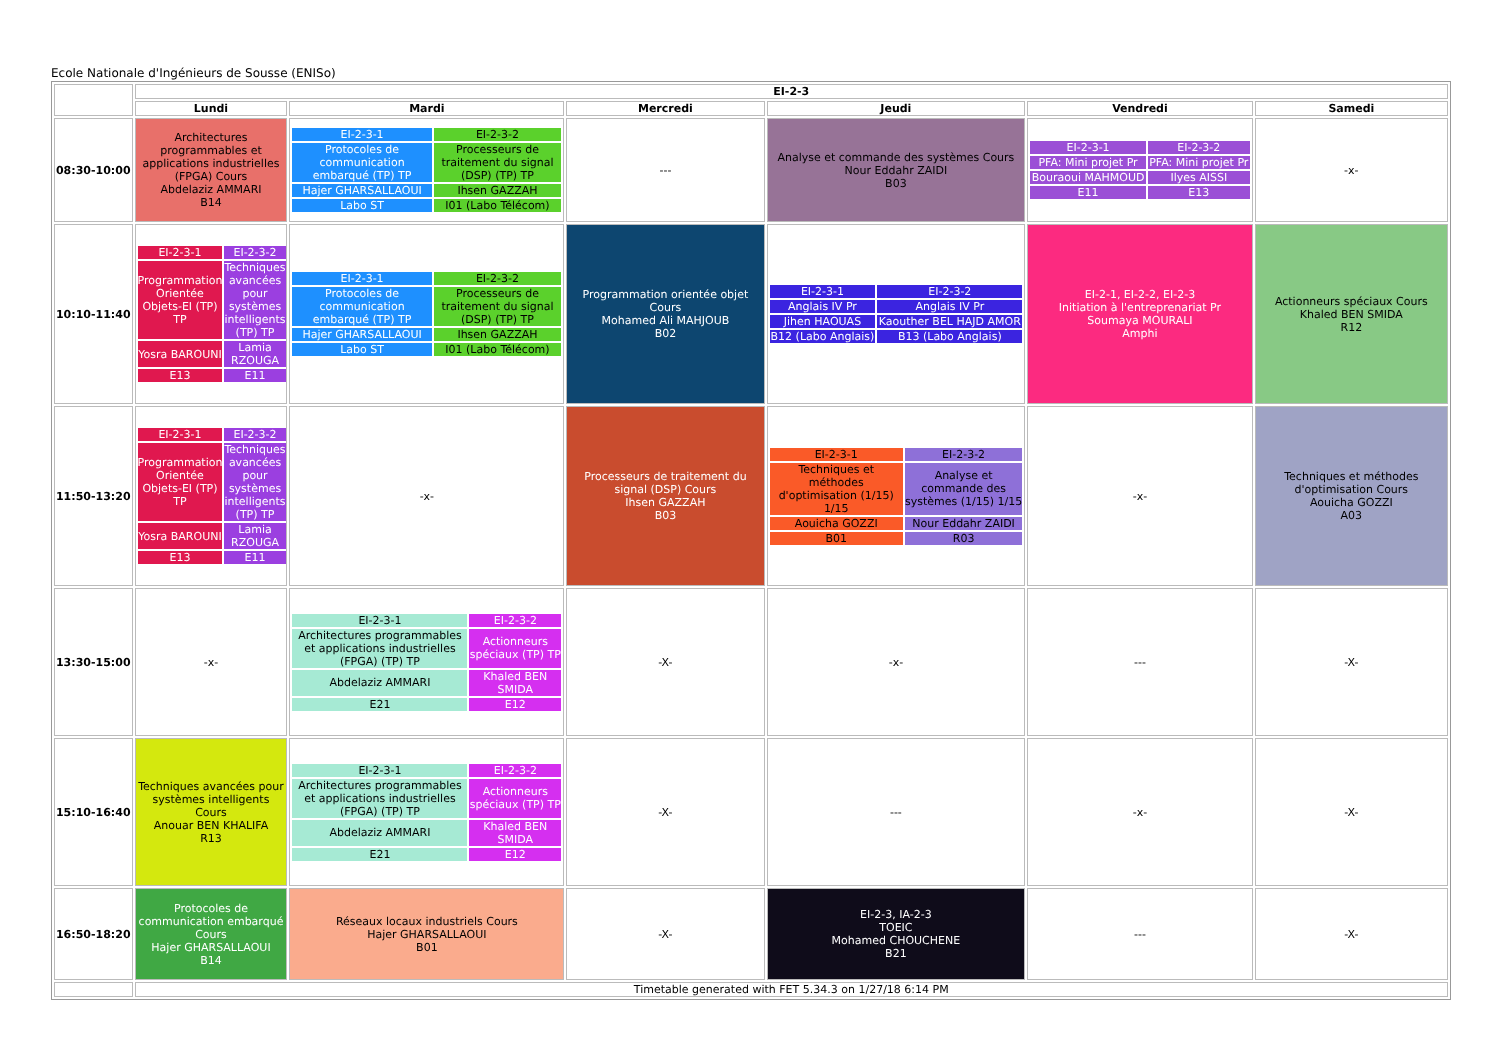Ecole Nationale d'Ingénieurs de Sousse (ENISo)
| | EI-2-3 | | | | | |
| | Lundi | Mardi | Mercredi | Jeudi | Vendredi | Samedi |
| 08:30-10:00 | Architectures programmables et applications industrielles (FPGA) Cours Abdelaziz AMMARI B14 | / EI-2-3-1 / EI-2-3-2 / / Protocoles de communication embarqué (TP) TP / Processeurs de traitement du signal (DSP) (TP) TP / / Hajer GHARSALLAOUI / Ihsen GAZZAH / / Labo ST / I01 (Labo Télécom) / | --- | Analyse et commande des systèmes Cours Nour Eddahr ZAIDI B03 | / EI-2-3-1 / EI-2-3-2 / / PFA: Mini projet Pr / PFA: Mini projet Pr / / Bouraoui MAHMOUD / Ilyes AISSI / / E11 / E13 / | -x- |
| 10:10-11:40 | / EI-2-3-1 / EI-2-3-2 / / Programmation Orientée Objets-EI (TP) TP / Techniques avancées pour systèmes intelligents (TP) TP / / Yosra BAROUNI / Lamia RZOUGA / / E13 / E11 / | / EI-2-3-1 / EI-2-3-2 / / Protocoles de communication embarqué (TP) TP / Processeurs de traitement du signal (DSP) (TP) TP / / Hajer GHARSALLAOUI / Ihsen GAZZAH / / Labo ST / I01 (Labo Télécom) / | Programmation orientée objet Cours Mohamed Ali MAHJOUB B02 | / EI-2-3-1 / EI-2-3-2 / / Anglais IV Pr / Anglais IV Pr / / Jihen HAOUAS / Kaouther BEL HAJD AMOR / / B12 (Labo Anglais) / B13 (Labo Anglais) / | EI-2-1, EI-2-2, EI-2-3 Initiation à l'entreprenariat Pr Soumaya MOURALI Amphi | Actionneurs spéciaux Cours Khaled BEN SMIDA R12 |
| 11:50-13:20 | / EI-2-3-1 / EI-2-3-2 / / Programmation Orientée Objets-EI (TP) TP / Techniques avancées pour systèmes intelligents (TP) TP / / Yosra BAROUNI / Lamia RZOUGA / / E13 / E11 / | -x- | Processeurs de traitement du signal (DSP) Cours Ihsen GAZZAH B03 | / EI-2-3-1 / EI-2-3-2 / / Techniques et méthodes d'optimisation (1/15) 1/15 / Analyse et commande des systèmes (1/15) 1/15 / / Aouicha GOZZI / Nour Eddahr ZAIDI / / B01 / R03 / | -x- | Techniques et méthodes d'optimisation Cours Aouicha GOZZI A03 |
| 13:30-15:00 | -x- | / EI-2-3-1 / EI-2-3-2 / / Architectures programmables et applications industrielles (FPGA) (TP) TP / Actionneurs spéciaux (TP) TP / / Abdelaziz AMMARI / Khaled BEN SMIDA / / E21 / E12 / | -X- | -x- | --- | -X- |
| 15:10-16:40 | Techniques avancées pour systèmes intelligents Cours Anouar BEN KHALIFA R13 | / EI-2-3-1 / EI-2-3-2 / / Architectures programmables et applications industrielles (FPGA) (TP) TP / Actionneurs spéciaux (TP) TP / / Abdelaziz AMMARI / Khaled BEN SMIDA / / E21 / E12 / | -X- | --- | -x- | -X- |
| 16:50-18:20 | Protocoles de communication embarqué Cours Hajer GHARSALLAOUI B14 | Réseaux locaux industriels Cours Hajer GHARSALLAOUI B01 | -X- | EI-2-3, IA-2-3 TOEIC Mohamed CHOUCHENE B21 | --- | -X- |
| | Timetable generated with FET 5.34.3 on 1/27/18 6:14 PM | | | | | |